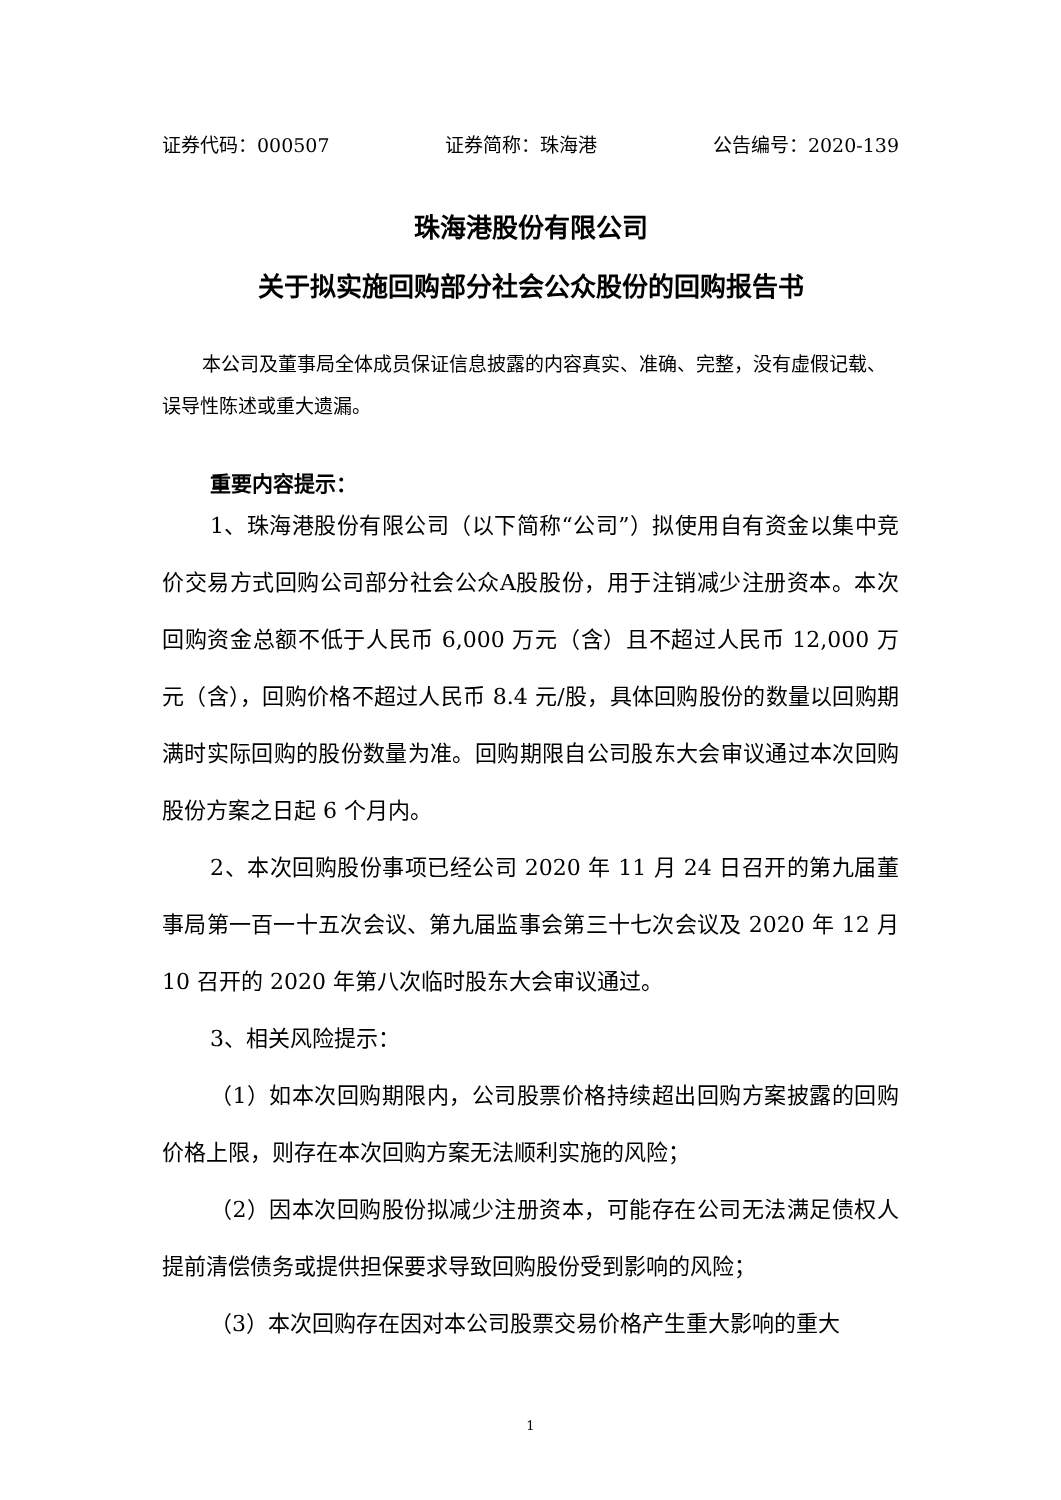证券代码：000507 证券简称：珠海港 公告编号：2020-139
珠海港股份有限公司
关于拟实施回购部分社会公众股份的回购报告书
本公司及董事局全体成员保证信息披露的内容真实、准确、完整，没有虚假记载、误导性陈述或重大遗漏。
重要内容提示：
1、珠海港股份有限公司（以下简称“公司”）拟使用自有资金以集中竞价交易方式回购公司部分社会公众A股股份，用于注销减少注册资本。本次回购资金总额不低于人民币 6,000 万元（含）且不超过人民币 12,000 万元（含），回购价格不超过人民币 8.4 元/股，具体回购股份的数量以回购期满时实际回购的股份数量为准。回购期限自公司股东大会审议通过本次回购股份方案之日起 6 个月内。
2、本次回购股份事项已经公司 2020 年 11 月 24 日召开的第九届董事局第一百一十五次会议、第九届监事会第三十七次会议及 2020 年 12 月 10 召开的 2020 年第八次临时股东大会审议通过。
3、相关风险提示：
（1）如本次回购期限内，公司股票价格持续超出回购方案披露的回购价格上限，则存在本次回购方案无法顺利实施的风险；
（2）因本次回购股份拟减少注册资本，可能存在公司无法满足债权人提前清偿债务或提供担保要求导致回购股份受到影响的风险；
（3）本次回购存在因对本公司股票交易价格产生重大影响的重大
1